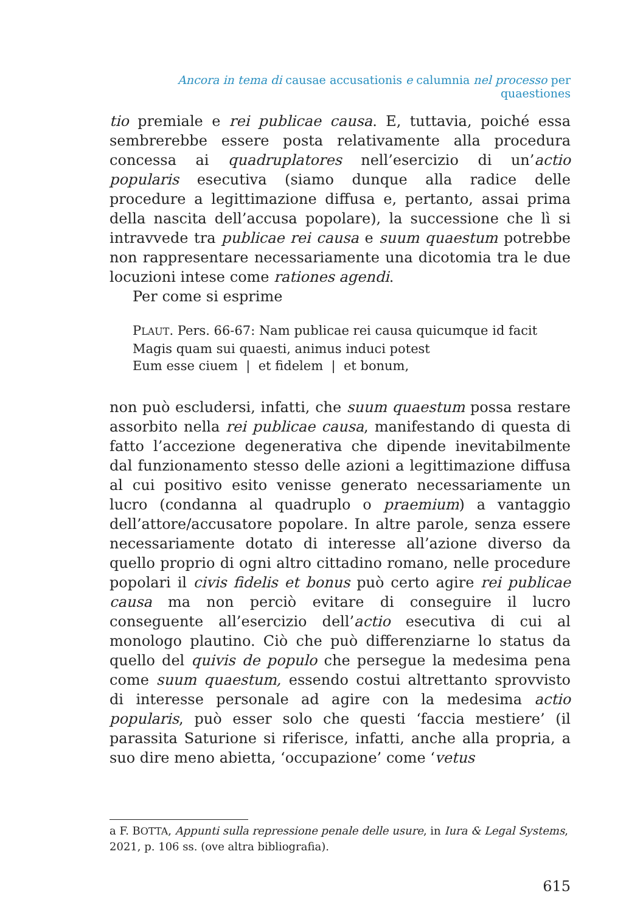Ancora in tema di causae accusationis e calumnia nel processo per quaestiones
tio premiale e rei publicae causa. E, tuttavia, poiché essa sembrerebbe essere posta relativamente alla procedura concessa ai quadruplatores nell’esercizio di un’actio popularis esecutiva (siamo dunque alla radice delle procedure a legittimazione diffusa e, pertanto, assai prima della nascita dell’accusa popolare), la successione che lì si intravvede tra publicae rei causa e suum quaestum potrebbe non rappresentare necessariamente una dicotomia tra le due locuzioni intese come rationes agendi.
Per come si esprime
PLAUT. Pers. 66-67: Nam publicae rei causa quicumque id facit
Magis quam sui quaesti, animus induci potest
Eum esse ciuem | et fidelem | et bonum,
non può escludersi, infatti, che suum quaestum possa restare assorbito nella rei publicae causa, manifestando di questa di fatto l’accezione degenerativa che dipende inevitabilmente dal funzionamento stesso delle azioni a legittimazione diffusa al cui positivo esito venisse generato necessariamente un lucro (condanna al quadruplo o praemium) a vantaggio dell’attore/accusatore popolare. In altre parole, senza essere necessariamente dotato di interesse all’azione diverso da quello proprio di ogni altro cittadino romano, nelle procedure popolari il civis fidelis et bonus può certo agire rei publicae causa ma non perciò evitare di conseguire il lucro conseguente all’esercizio dell’actio esecutiva di cui al monologo plautino. Ciò che può differenziarne lo status da quello del quivis de populo che persegue la medesima pena come suum quaestum, essendo costui altrettanto sprovvisto di interesse personale ad agire con la medesima actio popularis, può esser solo che questi ‘faccia mestiere’ (il parassita Saturione si riferisce, infatti, anche alla propria, a suo dire meno abietta, ‘occupazione’ come ‘vetus
a F. BOTTA, Appunti sulla repressione penale delle usure, in Iura & Legal Systems, 2021, p. 106 ss. (ove altra bibliografia).
615